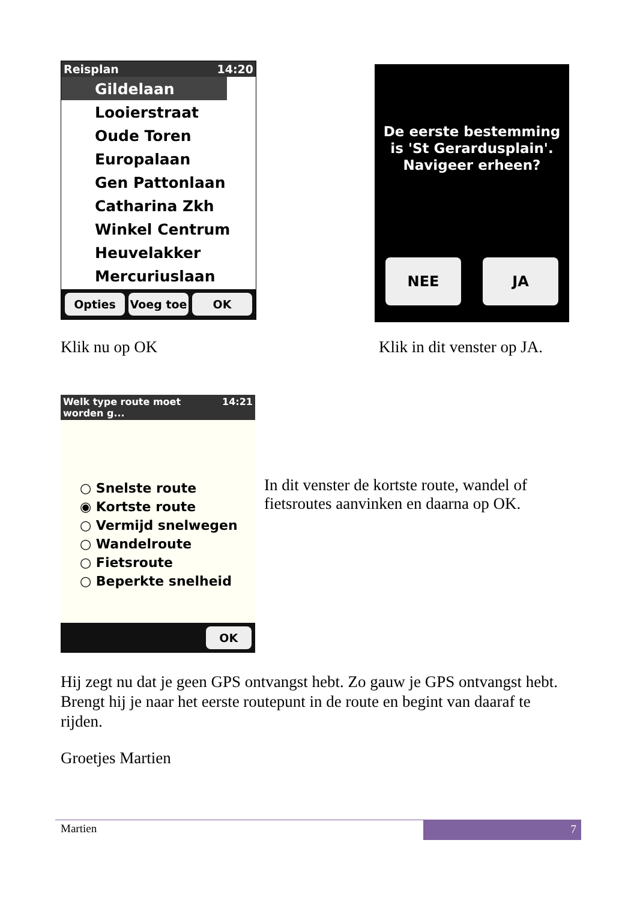Reisplan 14:20
Gildelaan
Looierstraat
Oude Toren
Europalaan
Gen Pattonlaan
Catharina Zkh
Winkel Centrum
Heuvelakker
Mercuriuslaan
Opties Voeg toe OK
Klik nu op OK
De eerste bestemming
is 'St Gerardusplain'.
Navigeer erheen?
NEE JA
Klik in dit venster op JA.
Welk type route moet worden g... 14:21
○ Snelste route
◉ Kortste route
○ Vermijd snelwegen
○ Wandelroute
○ Fietsroute
○ Beperkte snelheid
OK
In dit venster de kortste route, wandel of fietsroutes aanvinken en daarna op OK.
Hij zegt nu dat je geen GPS ontvangst hebt. Zo gauw je GPS ontvangst hebt. Brengt hij je naar het eerste routepunt in de route en begint van daaraf te rijden.
Groetjes Martien
Martien 7